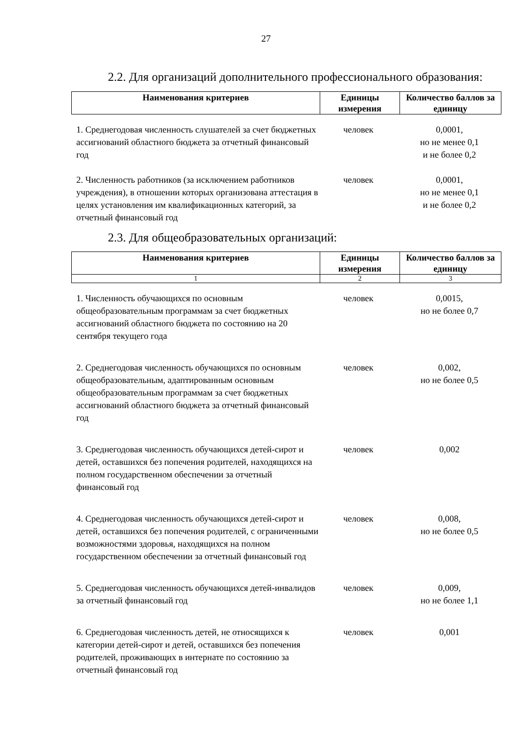27
2.2. Для организаций дополнительного профессионального образования:
| Наименования критериев | Единицы измерения | Количество баллов за единицу |
| --- | --- | --- |
| 1. Среднегодовая численность слушателей за счет бюджетных ассигнований областного бюджета за отчетный финансовый год | человек | 0,0001, но не менее 0,1 и не более 0,2 |
| 2. Численность работников (за исключением работников учреждения), в отношении которых организована аттестация в целях установления им квалификационных категорий, за отчетный финансовый год | человек | 0,0001, но не менее 0,1 и не более 0,2 |
2.3. Для общеобразовательных организаций:
| Наименования критериев | Единицы измерения | Количество баллов за единицу |
| --- | --- | --- |
| 1 | 2 | 3 |
| 1. Численность обучающихся по основным общеобразовательным программам за счет бюджетных ассигнований областного бюджета по состоянию на 20 сентября текущего года | человек | 0,0015, но не более 0,7 |
| 2. Среднегодовая численность обучающихся по основным общеобразовательным, адаптированным основным общеобразовательным программам за счет бюджетных ассигнований областного бюджета за отчетный финансовый год | человек | 0,002, но не более 0,5 |
| 3. Среднегодовая численность обучающихся детей-сирот и детей, оставшихся без попечения родителей, находящихся на полном государственном обеспечении за отчетный финансовый год | человек | 0,002 |
| 4. Среднегодовая численность обучающихся детей-сирот и детей, оставшихся без попечения родителей, с ограниченными возможностями здоровья, находящихся на полном государственном обеспечении за отчетный финансовый год | человек | 0,008, но не более 0,5 |
| 5. Среднегодовая численность обучающихся детей-инвалидов за отчетный финансовый год | человек | 0,009, но не более 1,1 |
| 6. Среднегодовая численность детей, не относящихся к категории детей-сирот и детей, оставшихся без попечения родителей, проживающих в интернате по состоянию за отчетный финансовый год | человек | 0,001 |